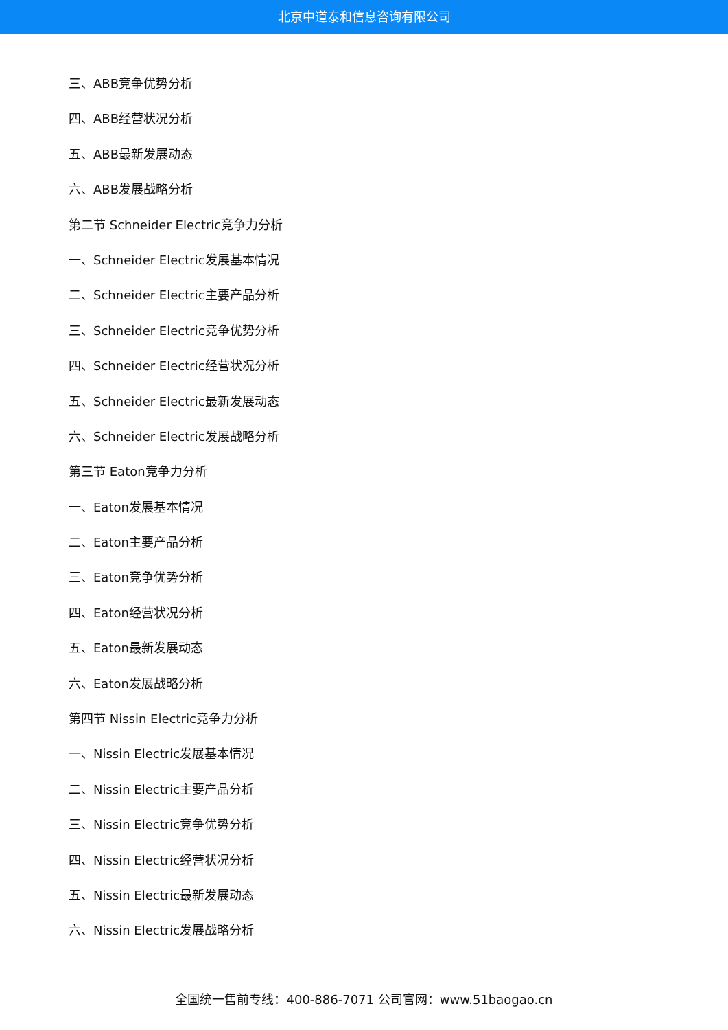北京中道泰和信息咨询有限公司
三、ABB竞争优势分析
四、ABB经营状况分析
五、ABB最新发展动态
六、ABB发展战略分析
第二节 Schneider Electric竞争力分析
一、Schneider Electric发展基本情况
二、Schneider Electric主要产品分析
三、Schneider Electric竞争优势分析
四、Schneider Electric经营状况分析
五、Schneider Electric最新发展动态
六、Schneider Electric发展战略分析
第三节 Eaton竞争力分析
一、Eaton发展基本情况
二、Eaton主要产品分析
三、Eaton竞争优势分析
四、Eaton经营状况分析
五、Eaton最新发展动态
六、Eaton发展战略分析
第四节 Nissin Electric竞争力分析
一、Nissin Electric发展基本情况
二、Nissin Electric主要产品分析
三、Nissin Electric竞争优势分析
四、Nissin Electric经营状况分析
五、Nissin Electric最新发展动态
六、Nissin Electric发展战略分析
全国统一售前专线：400-886-7071 公司官网：www.51baogao.cn